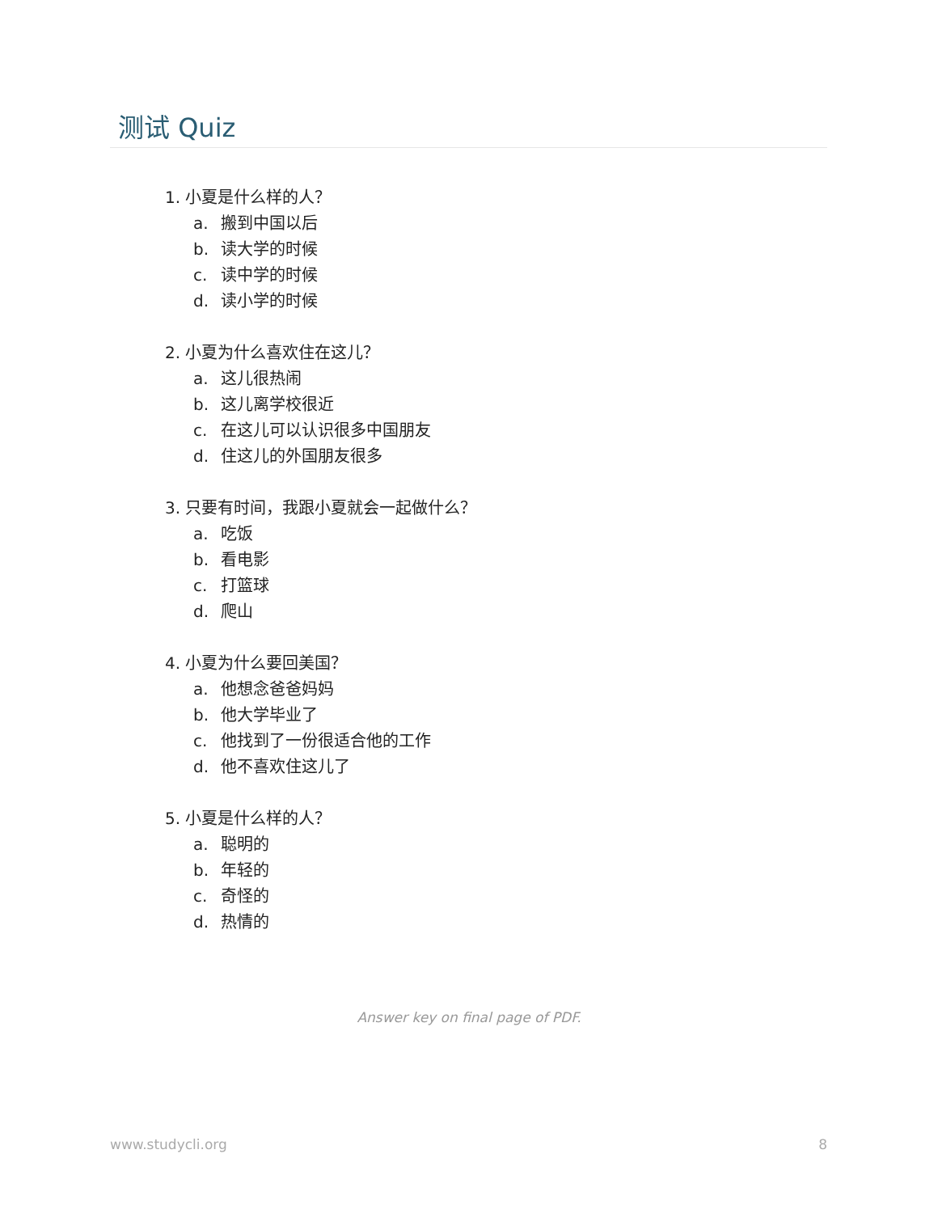测试 Quiz
1. 小夏是什么样的人？
a. 搬到中国以后
b. 读大学的时候
c. 读中学的时候
d. 读小学的时候
2. 小夏为什么喜欢住在这儿？
a. 这儿很热闹
b. 这儿离学校很近
c. 在这儿可以认识很多中国朋友
d. 住这儿的外国朋友很多
3. 只要有时间，我跟小夏就会一起做什么？
a. 吃饭
b. 看电影
c. 打篮球
d. 爬山
4. 小夏为什么要回美国？
a. 他想念爸爸妈妈
b. 他大学毕业了
c. 他找到了一份很适合他的工作
d. 他不喜欢住这儿了
5. 小夏是什么样的人？
a. 聪明的
b. 年轻的
c. 奇怪的
d. 热情的
Answer key on final page of PDF.
www.studycli.org 8